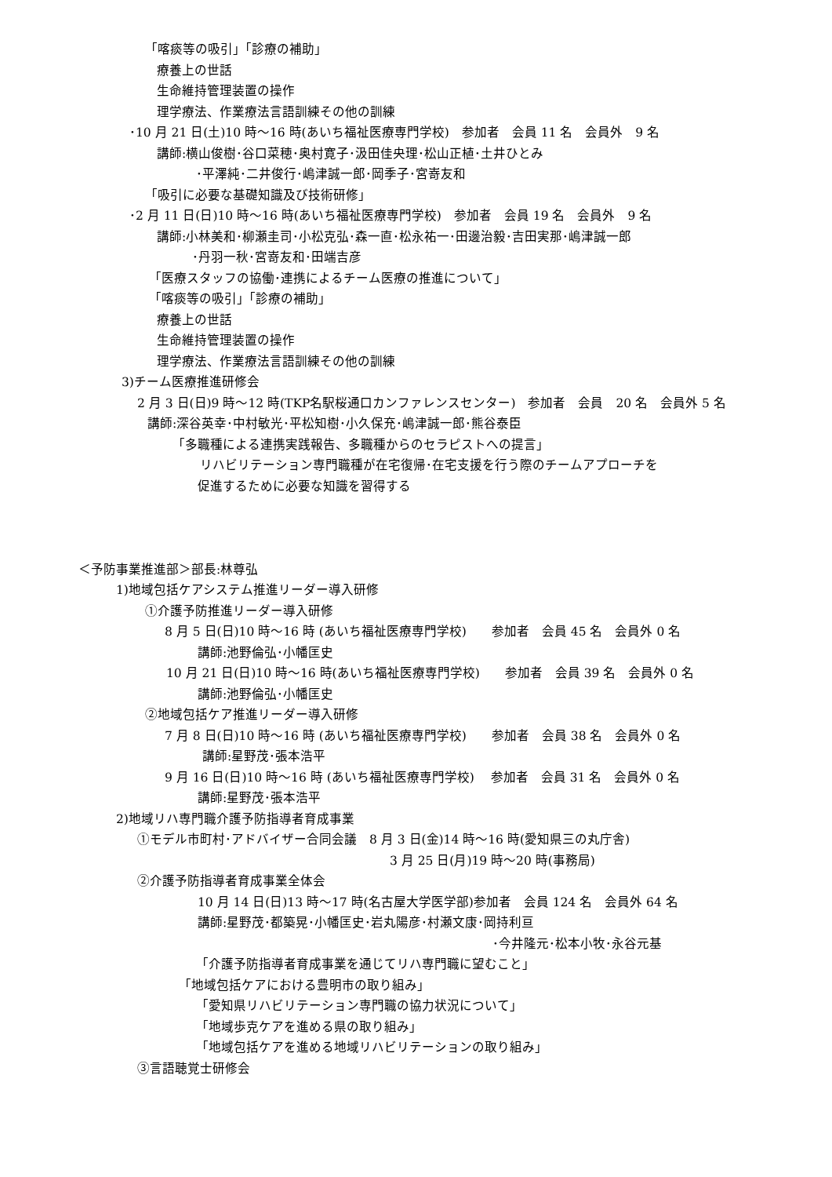「喀痰等の吸引」「診療の補助」
療養上の世話
生命維持管理装置の操作
理学療法、作業療法言語訓練その他の訓練
･10 月 21 日(土)10 時～16 時(あいち福祉医療専門学校)　参加者　会員 11 名　会員外　9 名
講師:横山俊樹･谷口菜穂･奥村寛子･汲田佳央理･松山正植･土井ひとみ
･平澤純･二井俊行･嶋津誠一郎･岡季子･宮嵜友和
「吸引に必要な基礎知識及び技術研修」
･2 月 11 日(日)10 時～16 時(あいち福祉医療専門学校)　参加者　会員 19 名　会員外　9 名
講師:小林美和･柳瀬圭司･小松克弘･森一直･松永祐一･田邊治毅･吉田実那･嶋津誠一郎
･丹羽一秋･宮嵜友和･田端吉彦
「医療スタッフの協働･連携によるチーム医療の推進について」
「喀痰等の吸引」「診療の補助」
療養上の世話
生命維持管理装置の操作
理学療法、作業療法言語訓練その他の訓練
3)チーム医療推進研修会
2 月 3 日(日)9 時～12 時(TKP名駅桜通口カンファレンスセンター)　参加者　会員　20 名　会員外 5 名
講師:深谷英幸･中村敏光･平松知樹･小久保充･嶋津誠一郎･熊谷泰臣
「多職種による連携実践報告、多職種からのセラピストへの提言」
リハビリテーション専門職種が在宅復帰･在宅支援を行う際のチームアプローチを
促進するために必要な知識を習得する
＜予防事業推進部＞部長:林尊弘
1)地域包括ケアシステム推進リーダー導入研修
①介護予防推進リーダー導入研修
8 月 5 日(日)10 時～16 時 (あいち福祉医療専門学校)　　参加者　会員 45 名　会員外 0 名
講師:池野倫弘･小幡匡史
10 月 21 日(日)10 時～16 時(あいち福祉医療専門学校)　　参加者　会員 39 名　会員外 0 名
講師:池野倫弘･小幡匡史
②地域包括ケア推進リーダー導入研修
7 月 8 日(日)10 時～16 時 (あいち福祉医療専門学校)　　参加者　会員 38 名　会員外 0 名
講師:星野茂･張本浩平
9 月 16 日(日)10 時～16 時 (あいち福祉医療専門学校)　 参加者　会員 31 名　会員外 0 名
講師:星野茂･張本浩平
2)地域リハ専門職介護予防指導者育成事業
①モデル市町村･アドバイザー合同会議　8 月 3 日(金)14 時～16 時(愛知県三の丸庁舎)
3 月 25 日(月)19 時～20 時(事務局)
②介護予防指導者育成事業全体会
10 月 14 日(日)13 時～17 時(名古屋大学医学部)参加者　会員 124 名　会員外 64 名
講師:星野茂･都築晃･小幡匡史･岩丸陽彦･村瀬文康･岡持利亘
･今井隆元･松本小牧･永谷元基
「介護予防指導者育成事業を通じてリハ専門職に望むこと」
「地域包括ケアにおける豊明市の取り組み」
「愛知県リハビリテーション専門職の協力状況について」
「地域歩克ケアを進める県の取り組み」
「地域包括ケアを進める地域リハビリテーションの取り組み」
③言語聴覚士研修会